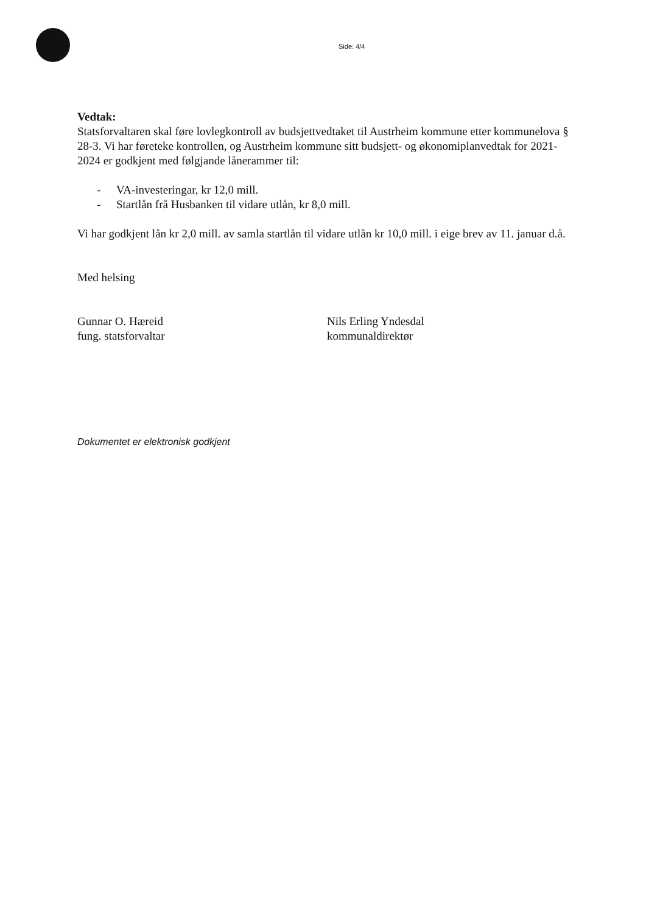Side: 4/4
Vedtak:
Statsforvaltaren skal føre lovlegkontroll av budsjettvedtaket til Austrheim kommune etter kommunelova § 28-3. Vi har føreteke kontrollen, og Austrheim kommune sitt budsjett- og økonomiplanvedtak for 2021-2024 er godkjent med følgjande lånerammer til:
- VA-investeringar, kr 12,0 mill.
- Startlån frå Husbanken til vidare utlån, kr 8,0 mill.
Vi har godkjent lån kr 2,0 mill. av samla startlån til vidare utlån kr 10,0 mill. i eige brev av 11. januar d.å.
Med helsing
Gunnar O. Hæreid
fung. statsforvaltar
Nils Erling Yndesdal
kommunaldirektør
Dokumentet er elektronisk godkjent